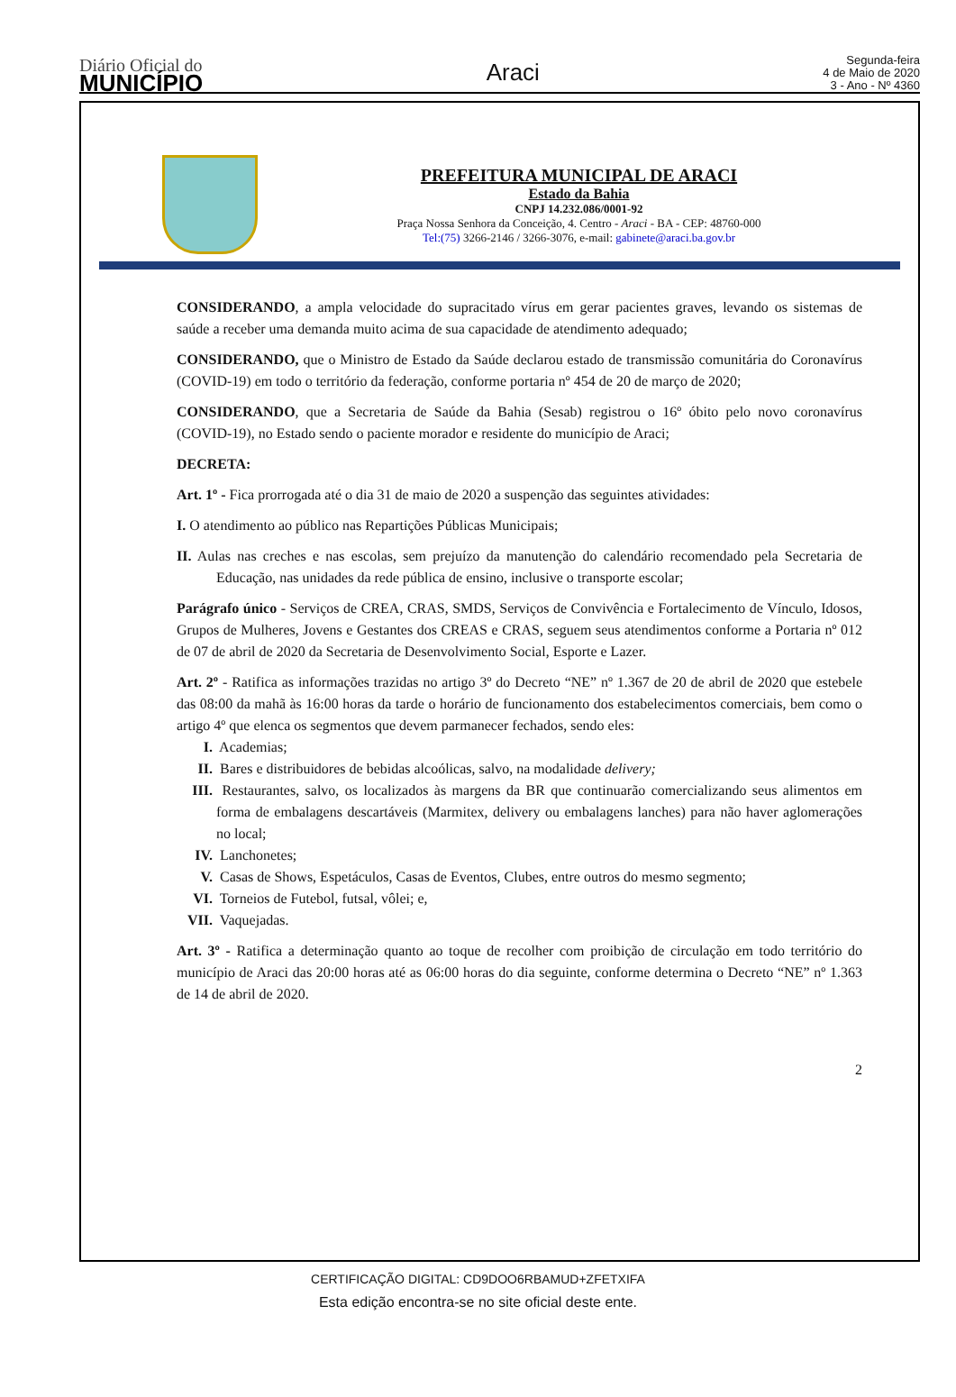Diário Oficial do
MUNICÍPIO
Araci
Segunda-feira
4 de Maio de 2020
3 - Ano - Nº 4360
PREFEITURA MUNICIPAL DE ARACI
Estado da Bahia
CNPJ 14.232.086/0001-92
Praça Nossa Senhora da Conceição, 4. Centro - Araci - BA - CEP: 48760-000
Tel:(75) 3266-2146 / 3266-3076, e-mail: gabinete@araci.ba.gov.br
CONSIDERANDO, a ampla velocidade do supracitado vírus em gerar pacientes graves, levando os sistemas de saúde a receber uma demanda muito acima de sua capacidade de atendimento adequado;
CONSIDERANDO, que o Ministro de Estado da Saúde declarou estado de transmissão comunitária do Coronavírus (COVID-19) em todo o território da federação, conforme portaria nº 454 de 20 de março de 2020;
CONSIDERANDO, que a Secretaria de Saúde da Bahia (Sesab) registrou o 16º óbito pelo novo coronavírus (COVID-19), no Estado sendo o paciente morador e residente do município de Araci;
DECRETA:
Art. 1º - Fica prorrogada até o dia 31 de maio de 2020 a suspenção das seguintes atividades:
I. O atendimento ao público nas Repartições Públicas Municipais;
II. Aulas nas creches e nas escolas, sem prejuízo da manutenção do calendário recomendado pela Secretaria de Educação, nas unidades da rede pública de ensino, inclusive o transporte escolar;
Parágrafo único - Serviços de CREA, CRAS, SMDS, Serviços de Convivência e Fortalecimento de Vínculo, Idosos, Grupos de Mulheres, Jovens e Gestantes dos CREAS e CRAS, seguem seus atendimentos conforme a Portaria nº 012 de 07 de abril de 2020 da Secretaria de Desenvolvimento Social, Esporte e Lazer.
Art. 2º - Ratifica as informações trazidas no artigo 3º do Decreto “NE” nº 1.367 de 20 de abril de 2020 que estebele das 08:00 da mahã às 16:00 horas da tarde o horário de funcionamento dos estabelecimentos comerciais, bem como o artigo 4º que elenca os segmentos que devem parmanecer fechados, sendo eles:
I. Academias;
II. Bares e distribuidores de bebidas alcoólicas, salvo, na modalidade delivery;
III. Restaurantes, salvo, os localizados às margens da BR que continuarão comercializando seus alimentos em forma de embalagens descartáveis (Marmitex, delivery ou embalagens lanches) para não haver aglomerações no local;
IV. Lanchonetes;
V. Casas de Shows, Espetáculos, Casas de Eventos, Clubes, entre outros do mesmo segmento;
VI. Torneios de Futebol, futsal, vôlei; e,
VII. Vaquejadas.
Art. 3º - Ratifica a determinação quanto ao toque de recolher com proibição de circulação em todo território do município de Araci das 20:00 horas até as 06:00 horas do dia seguinte, conforme determina o Decreto “NE” nº 1.363 de 14 de abril de 2020.
2
CERTIFICAÇÃO DIGITAL: CD9DOO6RBAMUD+ZFETXIFA
Esta edição encontra-se no site oficial deste ente.